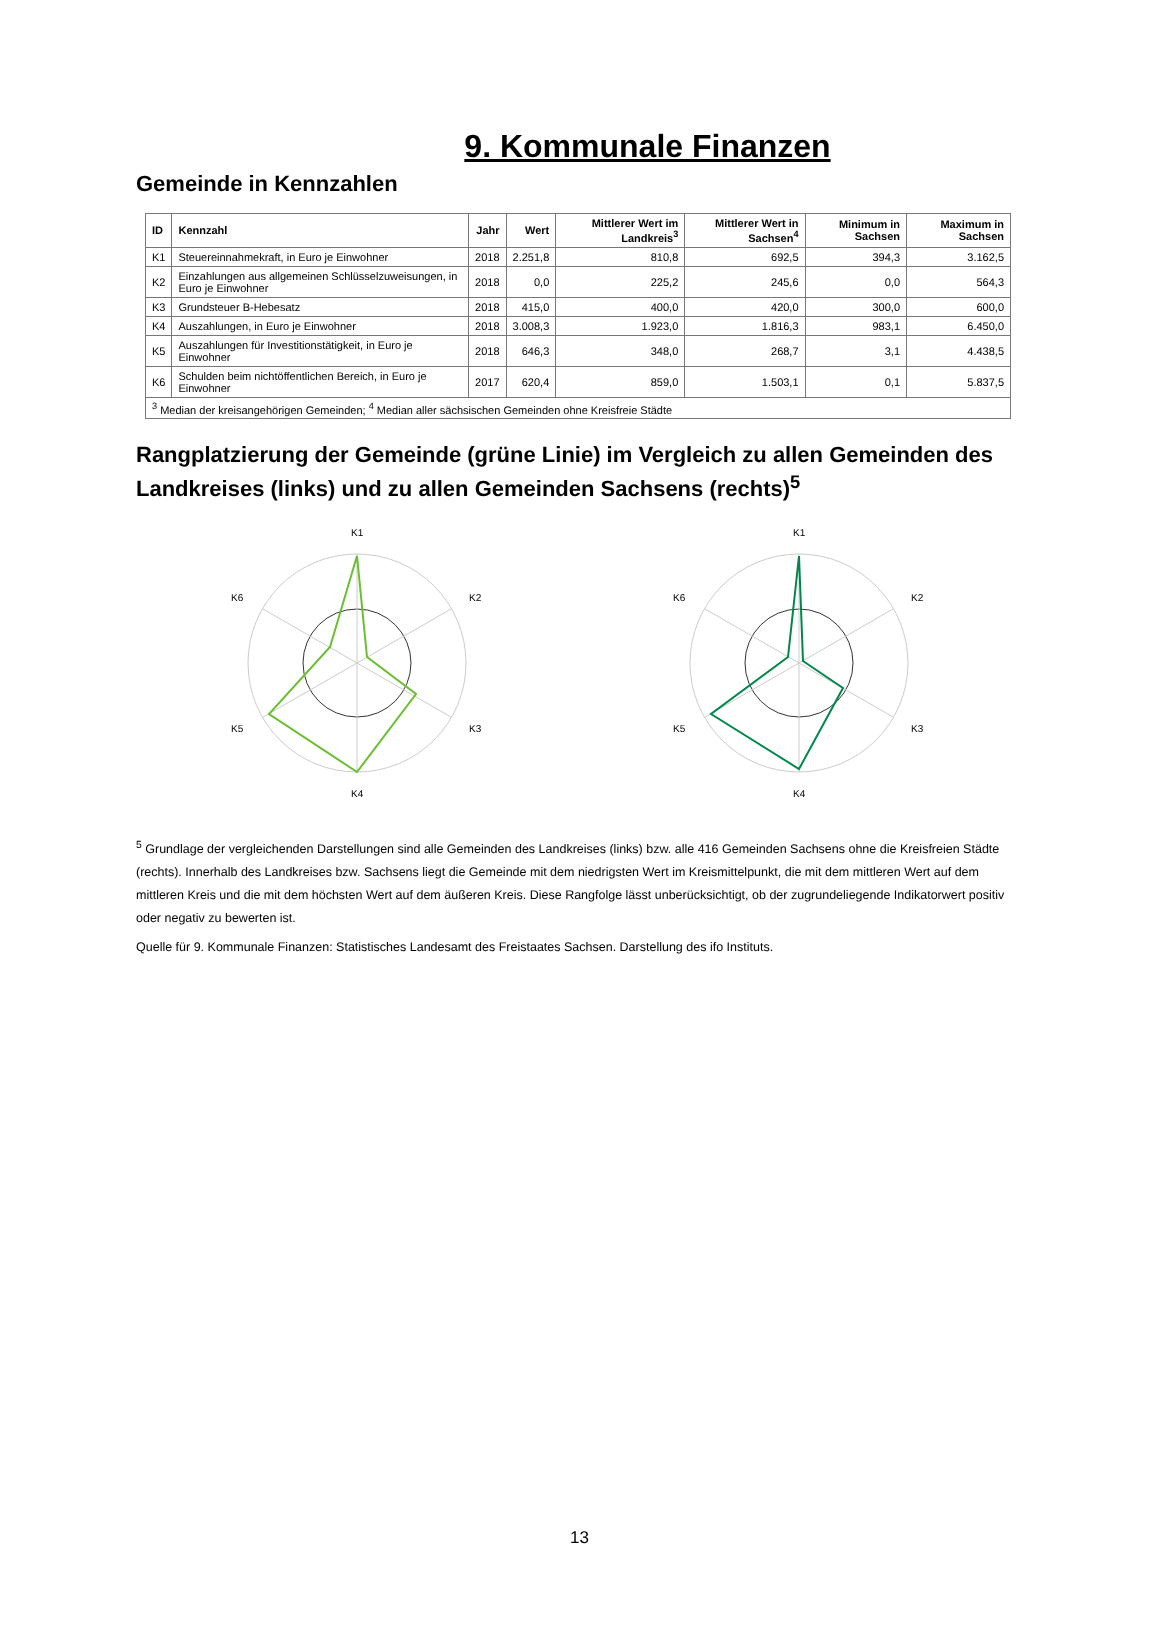9. Kommunale Finanzen
Gemeinde in Kennzahlen
| ID | Kennzahl | Jahr | Wert | Mittlerer Wert im Landkreis<sup>3</sup> | Mittlerer Wert in Sachsen<sup>4</sup> | Minimum in Sachsen | Maximum in Sachsen |
| --- | --- | --- | --- | --- | --- | --- | --- |
| K1 | Steuereinnahmekraft, in Euro je Einwohner | 2018 | 2.251,8 | 810,8 | 692,5 | 394,3 | 3.162,5 |
| K2 | Einzahlungen aus allgemeinen Schlüsselzuweisungen, in Euro je Einwohner | 2018 | 0,0 | 225,2 | 245,6 | 0,0 | 564,3 |
| K3 | Grundsteuer B-Hebesatz | 2018 | 415,0 | 400,0 | 420,0 | 300,0 | 600,0 |
| K4 | Auszahlungen, in Euro je Einwohner | 2018 | 3.008,3 | 1.923,0 | 1.816,3 | 983,1 | 6.450,0 |
| K5 | Auszahlungen für Investitionstätigkeit, in Euro je Einwohner | 2018 | 646,3 | 348,0 | 268,7 | 3,1 | 4.438,5 |
| K6 | Schulden beim nichtöffentlichen Bereich, in Euro je Einwohner | 2017 | 620,4 | 859,0 | 1.503,1 | 0,1 | 5.837,5 |
| <sup>3</sup> Median der kreisangehörigen Gemeinden; <sup>4</sup> Median aller sächsischen Gemeinden ohne Kreisfreie Städte | | | | | | | |
Rangplatzierung der Gemeinde (grüne Linie) im Vergleich zu allen Gemeinden des Landkreises (links) und zu allen Gemeinden Sachsens (rechts)<sup>5</sup>
K1
K2
K3
K4
K5
K6
K1
K2
K3
K4
K5
K6
<sup>5</sup> Grundlage der vergleichenden Darstellungen sind alle Gemeinden des Landkreises (links) bzw. alle 416 Gemeinden Sachsens ohne die Kreisfreien Städte (rechts). Innerhalb des Landkreises bzw. Sachsens liegt die Gemeinde mit dem niedrigsten Wert im Kreismittelpunkt, die mit dem mittleren Wert auf dem mittleren Kreis und die mit dem höchsten Wert auf dem äußeren Kreis. Diese Rangfolge lässt unberücksichtigt, ob der zugrundeliegende Indikatorwert positiv oder negativ zu bewerten ist.
Quelle für 9. Kommunale Finanzen: Statistisches Landesamt des Freistaates Sachsen. Darstellung des ifo Instituts.
13